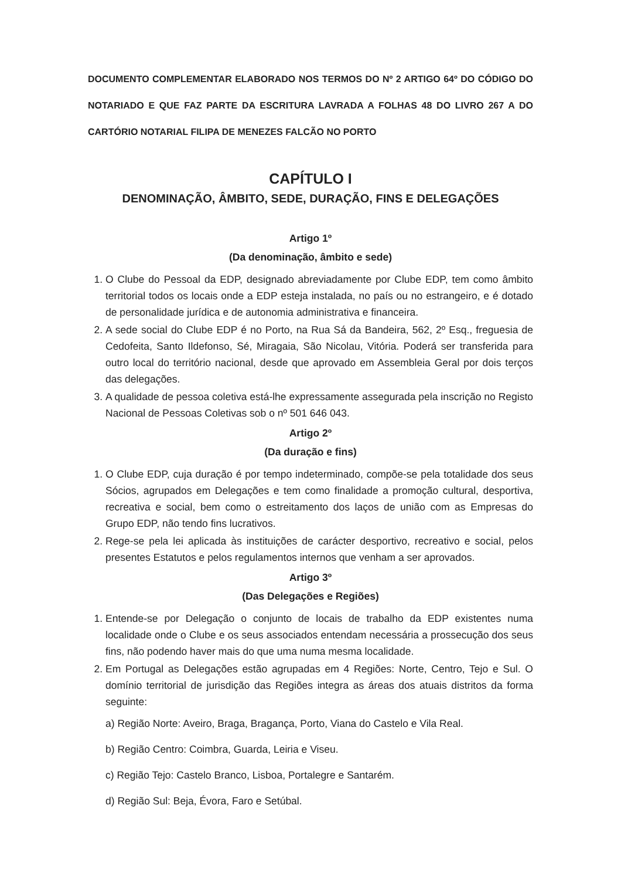DOCUMENTO COMPLEMENTAR ELABORADO NOS TERMOS DO Nº 2 ARTIGO 64º DO CÓDIGO DO NOTARIADO E QUE FAZ PARTE DA ESCRITURA LAVRADA A FOLHAS 48 DO LIVRO 267 A DO CARTÓRIO NOTARIAL FILIPA DE MENEZES FALCÃO NO PORTO
CAPÍTULO I
DENOMINAÇÃO, ÂMBITO, SEDE, DURAÇÃO, FINS E DELEGAÇÕES
Artigo 1º
(Da denominação, âmbito e sede)
1. O Clube do Pessoal da EDP, designado abreviadamente por Clube EDP, tem como âmbito territorial todos os locais onde a EDP esteja instalada, no país ou no estrangeiro, e é dotado de personalidade jurídica e de autonomia administrativa e financeira.
2. A sede social do Clube EDP é no Porto, na Rua Sá da Bandeira, 562, 2º Esq., freguesia de Cedofeita, Santo Ildefonso, Sé, Miragaia, São Nicolau, Vitória. Poderá ser transferida para outro local do território nacional, desde que aprovado em Assembleia Geral por dois terços das delegações.
3. A qualidade de pessoa coletiva está-lhe expressamente assegurada pela inscrição no Registo Nacional de Pessoas Coletivas sob o nº 501 646 043.
Artigo 2º
(Da duração e fins)
1. O Clube EDP, cuja duração é por tempo indeterminado, compõe-se pela totalidade dos seus Sócios, agrupados em Delegações e tem como finalidade a promoção cultural, desportiva, recreativa e social, bem como o estreitamento dos laços de união com as Empresas do Grupo EDP, não tendo fins lucrativos.
2. Rege-se pela lei aplicada às instituições de carácter desportivo, recreativo e social, pelos presentes Estatutos e pelos regulamentos internos que venham a ser aprovados.
Artigo 3º
(Das Delegações e Regiões)
1. Entende-se por Delegação o conjunto de locais de trabalho da EDP existentes numa localidade onde o Clube e os seus associados entendam necessária a prossecução dos seus fins, não podendo haver mais do que uma numa mesma localidade.
2. Em Portugal as Delegações estão agrupadas em 4 Regiões: Norte, Centro, Tejo e Sul. O domínio territorial de jurisdição das Regiões integra as áreas dos atuais distritos da forma seguinte:
a) Região Norte: Aveiro, Braga, Bragança, Porto, Viana do Castelo e Vila Real.
b) Região Centro: Coimbra, Guarda, Leiria e Viseu.
c) Região Tejo: Castelo Branco, Lisboa, Portalegre e Santarém.
d) Região Sul: Beja, Évora, Faro e Setúbal.